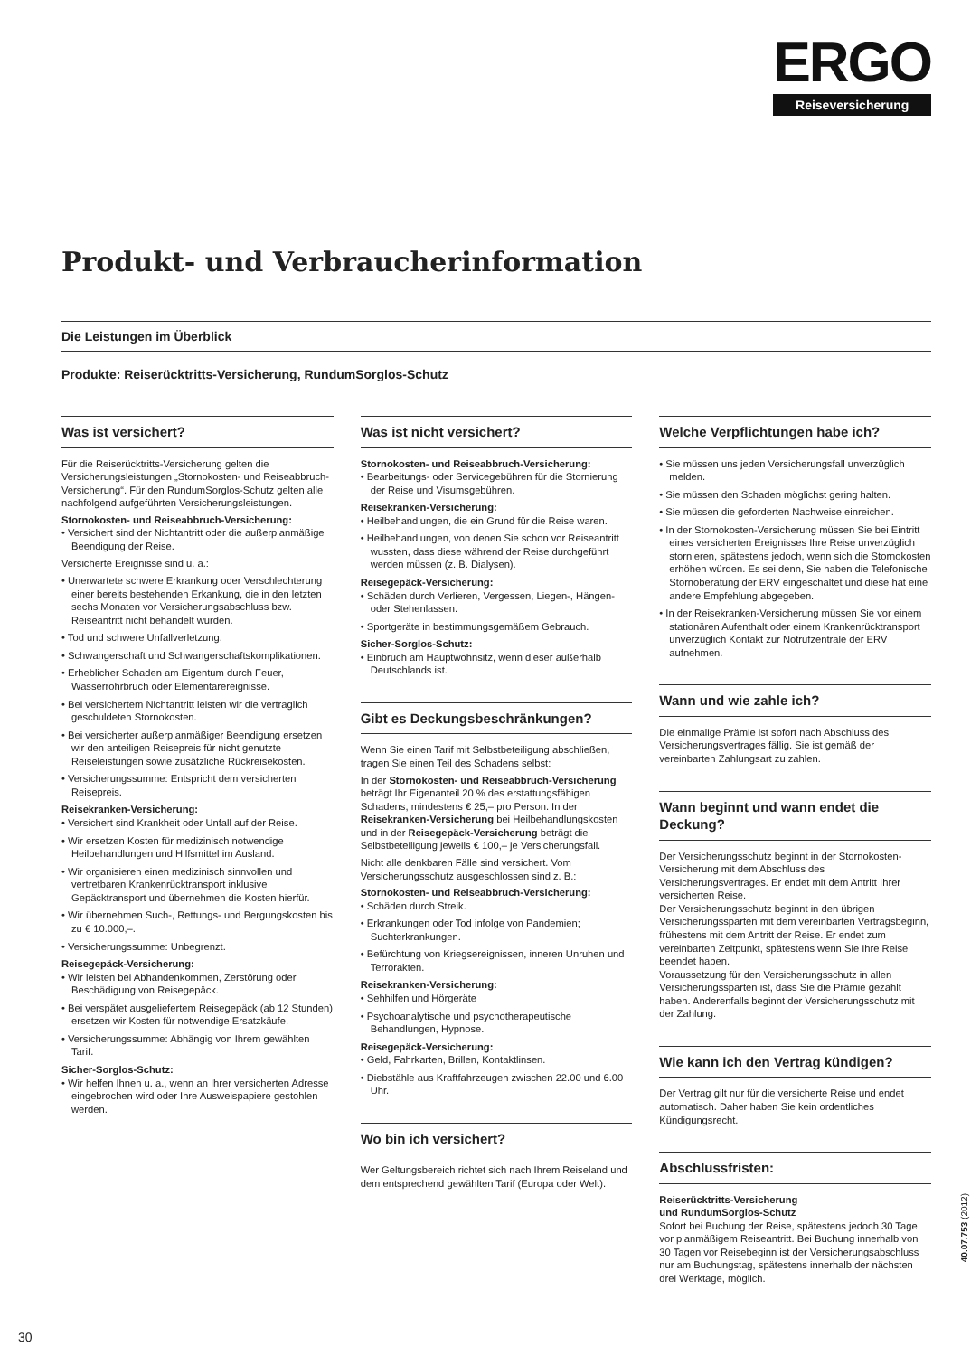ERGO
Reiseversicherung
Produkt- und Verbraucherinformation
Die Leistungen im Überblick
Produkte: Reiserücktritts-Versicherung, RundumSorglos-Schutz
Was ist versichert?
Für die Reiserücktritts-Versicherung gelten die Versicherungsleistungen „Stornokosten- und Reiseabbruch-Versicherung“. Für den RundumSorglos-Schutz gelten alle nachfolgend aufgeführten Versicherungsleistungen.
Stornokosten- und Reiseabbruch-Versicherung:
• Versichert sind der Nichtantritt oder die außerplanmäßige Beendigung der Reise.
Versicherte Ereignisse sind u. a.:
• Unerwartete schwere Erkrankung oder Verschlechterung einer bereits bestehenden Erkankung, die in den letzten sechs Monaten vor Versicherungsabschluss bzw. Reiseantritt nicht behandelt wurden.
• Tod und schwere Unfallverletzung.
• Schwangerschaft und Schwangerschaftskomplikationen.
• Erheblicher Schaden am Eigentum durch Feuer, Wasserrohrbruch oder Elementarereignisse.
• Bei versichertem Nichtantritt leisten wir die vertraglich geschuldeten Stornokosten.
• Bei versicherter außerplanmäßiger Beendigung ersetzen wir den anteiligen Reisepreis für nicht genutzte Reiseleistungen sowie zusätzliche Rückreisekosten.
• Versicherungssumme: Entspricht dem versicherten Reisepreis.
Reisekranken-Versicherung:
• Versichert sind Krankheit oder Unfall auf der Reise.
• Wir ersetzen Kosten für medizinisch notwendige Heilbehandlungen und Hilfsmittel im Ausland.
• Wir organisieren einen medizinisch sinnvollen und vertretbaren Krankenrücktransport inklusive Gepäcktransport und übernehmen die Kosten hierfür.
• Wir übernehmen Such-, Rettungs- und Bergungskosten bis zu € 10.000,–.
• Versicherungssumme: Unbegrenzt.
Reisegepäck-Versicherung:
• Wir leisten bei Abhandenkommen, Zerstörung oder Beschädigung von Reisegepäck.
• Bei verspätet ausgeliefertem Reisegepäck (ab 12 Stunden) ersetzen wir Kosten für notwendige Ersatzkäufe.
• Versicherungssumme: Abhängig von Ihrem gewählten Tarif.
Sicher-Sorglos-Schutz:
• Wir helfen Ihnen u. a., wenn an Ihrer versicherten Adresse eingebrochen wird oder Ihre Ausweispapiere gestohlen werden.
Was ist nicht versichert?
Stornokosten- und Reiseabbruch-Versicherung:
• Bearbeitungs- oder Servicegebühren für die Stornierung der Reise und Visumsgebühren.
Reisekranken-Versicherung:
• Heilbehandlungen, die ein Grund für die Reise waren.
• Heilbehandlungen, von denen Sie schon vor Reiseantritt wussten, dass diese während der Reise durchgeführt werden müssen (z. B. Dialysen).
Reisegepäck-Versicherung:
• Schäden durch Verlieren, Vergessen, Liegen-, Hängen- oder Stehenlassen.
• Sportgeräte in bestimmungsgemäßem Gebrauch.
Sicher-Sorglos-Schutz:
• Einbruch am Hauptwohnsitz, wenn dieser außerhalb Deutschlands ist.
Gibt es Deckungsbeschränkungen?
Wenn Sie einen Tarif mit Selbstbeteiligung abschließen, tragen Sie einen Teil des Schadens selbst:
In der Stornokosten- und Reiseabbruch-Versicherung beträgt Ihr Eigenanteil 20 % des erstattungsfähigen Schadens, mindestens € 25,– pro Person. In der Reisekranken-Versicherung bei Heilbehandlungskosten und in der Reisegepäck-Versicherung beträgt die Selbstbeteiligung jeweils € 100,– je Versicherungsfall.
Nicht alle denkbaren Fälle sind versichert. Vom Versicherungsschutz ausgeschlossen sind z. B.:
Stornokosten- und Reiseabbruch-Versicherung:
• Schäden durch Streik.
• Erkrankungen oder Tod infolge von Pandemien; Suchterkrankungen.
• Befürchtung von Kriegsereignissen, inneren Unruhen und Terrorakten.
Reisekranken-Versicherung:
• Sehhilfen und Hörgeräte
• Psychoanalytische und psychotherapeutische Behandlungen, Hypnose.
Reisegepäck-Versicherung:
• Geld, Fahrkarten, Brillen, Kontaktlinsen.
• Diebstähle aus Kraftfahrzeugen zwischen 22.00 und 6.00 Uhr.
Wo bin ich versichert?
Wer Geltungsbereich richtet sich nach Ihrem Reiseland und dem entsprechend gewählten Tarif (Europa oder Welt).
Welche Verpflichtungen habe ich?
• Sie müssen uns jeden Versicherungsfall unverzüglich melden.
• Sie müssen den Schaden möglichst gering halten.
• Sie müssen die geforderten Nachweise einreichen.
• In der Stornokosten-Versicherung müssen Sie bei Eintritt eines versicherten Ereignisses Ihre Reise unverzüglich stornieren, spätestens jedoch, wenn sich die Stornokosten erhöhen würden. Es sei denn, Sie haben die Telefonische Stornoberatung der ERV eingeschaltet und diese hat eine andere Empfehlung abgegeben.
• In der Reisekranken-Versicherung müssen Sie vor einem stationären Aufenthalt oder einem Krankenrücktransport unverzüglich Kontakt zur Notrufzentrale der ERV aufnehmen.
Wann und wie zahle ich?
Die einmalige Prämie ist sofort nach Abschluss des Versicherungsvertrages fällig. Sie ist gemäß der vereinbarten Zahlungsart zu zahlen.
Wann beginnt und wann endet die Deckung?
Der Versicherungsschutz beginnt in der Stornokosten-Versicherung mit dem Abschluss des Versicherungsvertrages. Er endet mit dem Antritt Ihrer versicherten Reise.
Der Versicherungsschutz beginnt in den übrigen Versicherungssparten mit dem vereinbarten Vertragsbeginn, frühestens mit dem Antritt der Reise. Er endet zum vereinbarten Zeitpunkt, spätestens wenn Sie Ihre Reise beendet haben.
Voraussetzung für den Versicherungsschutz in allen Versicherungssparten ist, dass Sie die Prämie gezahlt haben. Anderenfalls beginnt der Versicherungsschutz mit der Zahlung.
Wie kann ich den Vertrag kündigen?
Der Vertrag gilt nur für die versicherte Reise und endet automatisch. Daher haben Sie kein ordentliches Kündigungsrecht.
Abschlussfristen:
Reiserücktritts-Versicherung
und RundumSorglos-Schutz
Sofort bei Buchung der Reise, spätestens jedoch 30 Tage vor planmäßigem Reiseantritt. Bei Buchung innerhalb von 30 Tagen vor Reisebeginn ist der Versicherungsabschluss nur am Buchungstag, spätestens innerhalb der nächsten drei Werktage, möglich.
40.07.753 (2012)
30